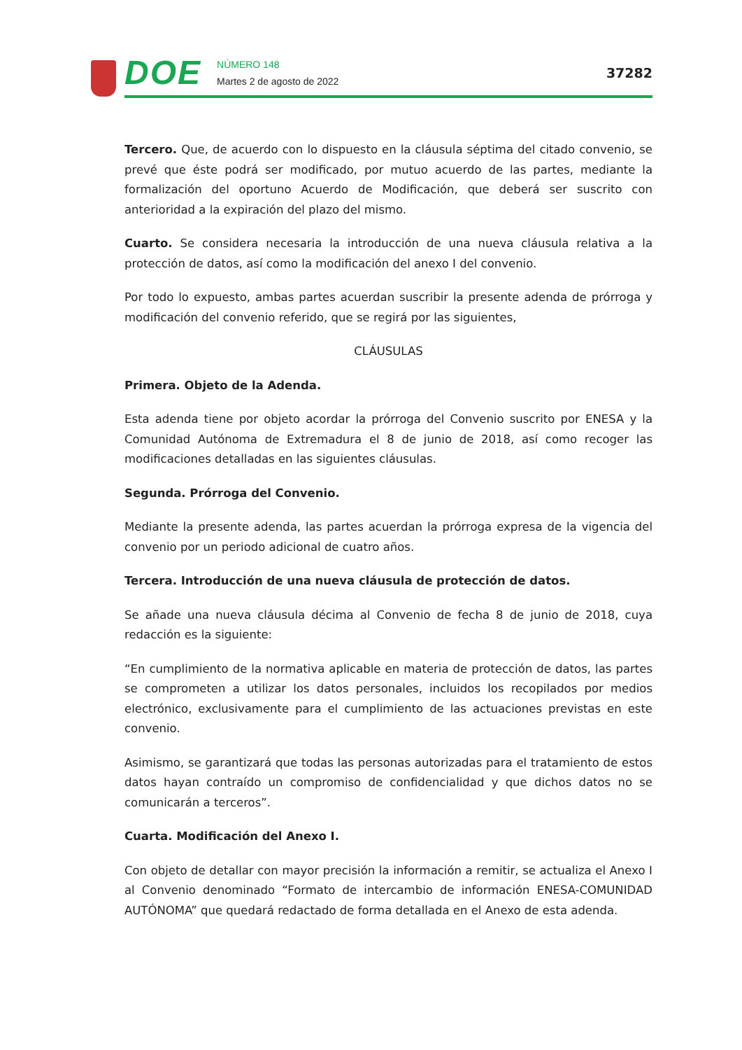DOE
NÚMERO 148
Martes 2 de agosto de 2022
37282
Tercero. Que, de acuerdo con lo dispuesto en la cláusula séptima del citado convenio, se prevé que éste podrá ser modificado, por mutuo acuerdo de las partes, mediante la formalización del oportuno Acuerdo de Modificación, que deberá ser suscrito con anterioridad a la expiración del plazo del mismo.
Cuarto. Se considera necesaria la introducción de una nueva cláusula relativa a la protección de datos, así como la modificación del anexo I del convenio.
Por todo lo expuesto, ambas partes acuerdan suscribir la presente adenda de prórroga y modificación del convenio referido, que se regirá por las siguientes,
CLÁUSULAS
Primera. Objeto de la Adenda.
Esta adenda tiene por objeto acordar la prórroga del Convenio suscrito por ENESA y la Comunidad Autónoma de Extremadura el 8 de junio de 2018, así como recoger las modificaciones detalladas en las siguientes cláusulas.
Segunda. Prórroga del Convenio.
Mediante la presente adenda, las partes acuerdan la prórroga expresa de la vigencia del convenio por un periodo adicional de cuatro años.
Tercera. Introducción de una nueva cláusula de protección de datos.
Se añade una nueva cláusula décima al Convenio de fecha 8 de junio de 2018, cuya redacción es la siguiente:
“En cumplimiento de la normativa aplicable en materia de protección de datos, las partes se comprometen a utilizar los datos personales, incluidos los recopilados por medios electrónico, exclusivamente para el cumplimiento de las actuaciones previstas en este convenio.
Asimismo, se garantizará que todas las personas autorizadas para el tratamiento de estos datos hayan contraído un compromiso de confidencialidad y que dichos datos no se comunicarán a terceros”.
Cuarta. Modificación del Anexo I.
Con objeto de detallar con mayor precisión la información a remitir, se actualiza el Anexo I al Convenio denominado “Formato de intercambio de información ENESA-COMUNIDAD AUTÓNOMA” que quedará redactado de forma detallada en el Anexo de esta adenda.